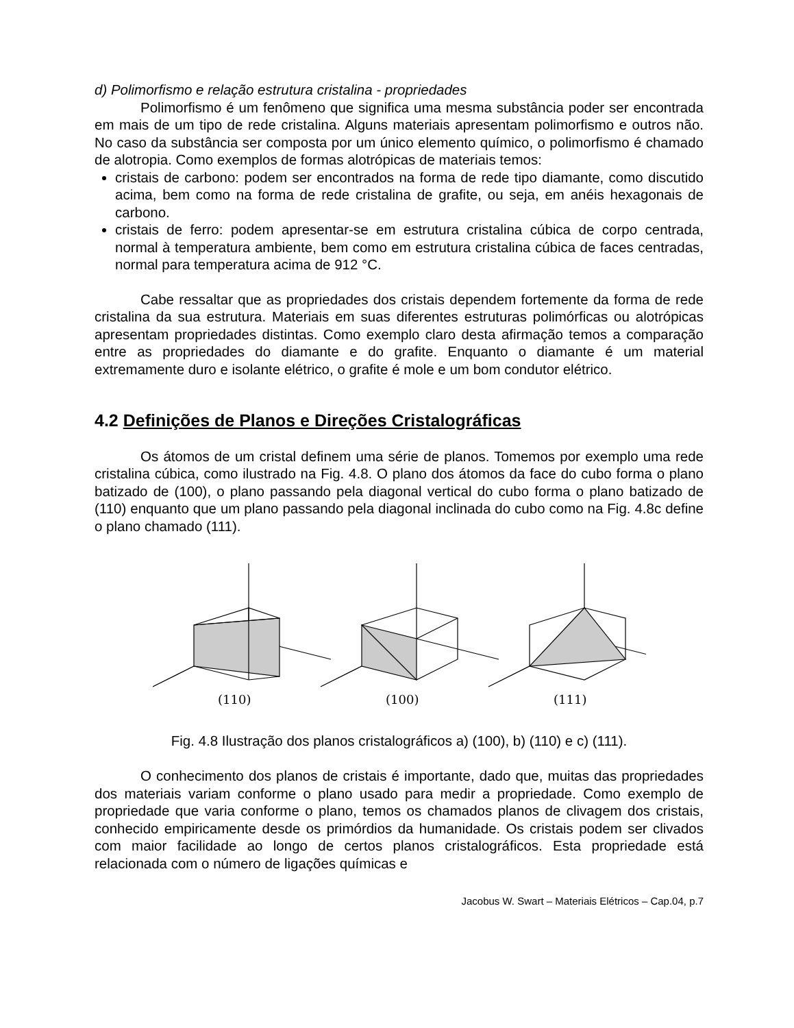d) Polimorfismo e relação estrutura cristalina - propriedades
Polimorfismo é um fenômeno que significa uma mesma substância poder ser encontrada em mais de um tipo de rede cristalina. Alguns materiais apresentam polimorfismo e outros não. No caso da substância ser composta por um único elemento químico, o polimorfismo é chamado de alotropia. Como exemplos de formas alotrópicas de materiais temos:
cristais de carbono: podem ser encontrados na forma de rede tipo diamante, como discutido acima, bem como na forma de rede cristalina de grafite, ou seja, em anéis hexagonais de carbono.
cristais de ferro: podem apresentar-se em estrutura cristalina cúbica de corpo centrada, normal à temperatura ambiente, bem como em estrutura cristalina cúbica de faces centradas, normal para temperatura acima de 912 °C.
Cabe ressaltar que as propriedades dos cristais dependem fortemente da forma de rede cristalina da sua estrutura. Materiais em suas diferentes estruturas polimórficas ou alotrópicas apresentam propriedades distintas. Como exemplo claro desta afirmação temos a comparação entre as propriedades do diamante e do grafite. Enquanto o diamante é um material extremamente duro e isolante elétrico, o grafite é mole e um bom condutor elétrico.
4.2 Definições de Planos e Direções Cristalográficas
Os átomos de um cristal definem uma série de planos. Tomemos por exemplo uma rede cristalina cúbica, como ilustrado na Fig. 4.8. O plano dos átomos da face do cubo forma o plano batizado de (100), o plano passando pela diagonal vertical do cubo forma o plano batizado de (110) enquanto que um plano passando pela diagonal inclinada do cubo como na Fig. 4.8c define o plano chamado (111).
(110)
(100)
(111)
Fig. 4.8 Ilustração dos planos cristalográficos a) (100), b) (110) e c) (111).
O conhecimento dos planos de cristais é importante, dado que, muitas das propriedades dos materiais variam conforme o plano usado para medir a propriedade. Como exemplo de propriedade que varia conforme o plano, temos os chamados planos de clivagem dos cristais, conhecido empiricamente desde os primórdios da humanidade. Os cristais podem ser clivados com maior facilidade ao longo de certos planos cristalográficos. Esta propriedade está relacionada com o número de ligações químicas e
Jacobus W. Swart – Materiais Elétricos – Cap.04, p.7